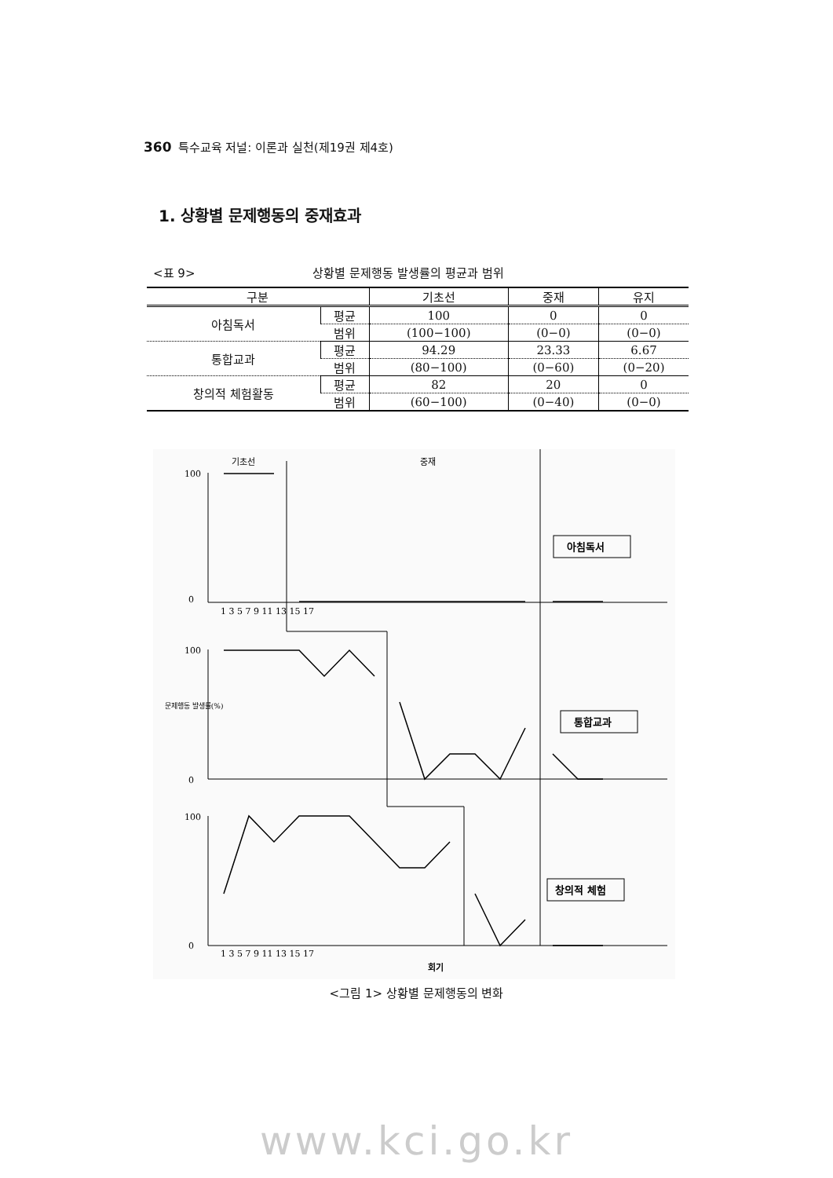360 특수교육 저널: 이론과 실천(제19권 제4호)
1. 상황별 문제행동의 중재효과
<표 9> 상황별 문제행동 발생률의 평균과 범위
| 구분 | | 기초선 | 중재 | 유지 |
| --- | --- | --- | --- | --- |
| 아침독서 | 평균 | 100 | 0 | 0 |
| | 범위 | (100−100) | (0−0) | (0−0) |
| 통합교과 | 평균 | 94.29 | 23.33 | 6.67 |
| | 범위 | (80−100) | (0−60) | (0−20) |
| 창의적 체험활동 | 평균 | 82 | 20 | 0 |
| | 범위 | (60−100) | (0−40) | (0−0) |
기초선
중재
100
0
100
0
100
0
1 3 5 7 9 11 13 15 17
문제행동 발생률(%)
아침독서
통합교과
창의적 체험
1 3 5 7 9 11 13 15 17
회기
<그림 1> 상황별 문제행동의 변화
www.kci.go.kr